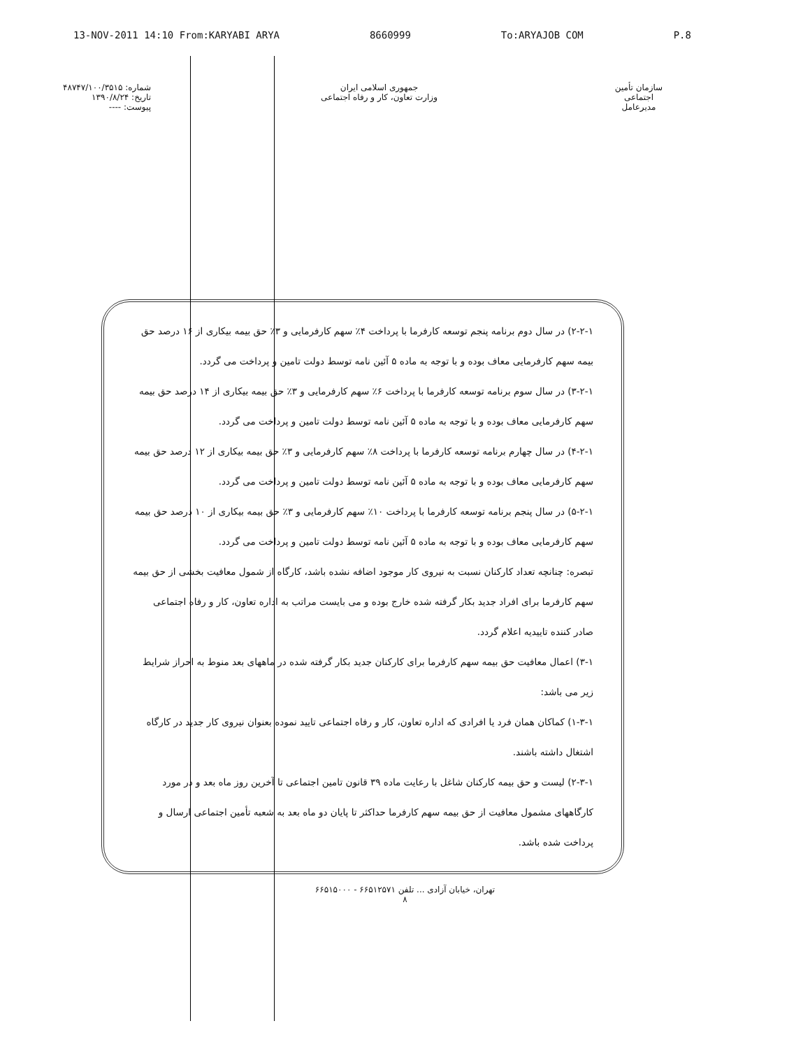13-NOV-2011 14:10 From:KARYABI ARYA 8660999 To:ARYAJOB COM P.8
شماره: ۴۸۷۴۷/۱۰۰/۳۵۱۵
تاریخ: ۱۳۹۰/۸/۲۴
پیوست: ----
جمهوری اسلامی ایران
وزارت تعاون، کار و رفاه اجتماعی
سازمان تأمین اجتماعی
مدیرعامل
۲-۲-۱) در سال دوم برنامه پنجم توسعه کارفرما با پرداخت ۴٪ سهم کارفرمایی و ۳٪ حق بیمه بیکاری از ۱۶ درصد حق بیمه سهم کارفرمایی معاف بوده و با توجه به ماده ۵ آئین نامه توسط دولت تامین و پرداخت می گردد.
۳-۲-۱) در سال سوم برنامه توسعه کارفرما با پرداخت ۶٪ سهم کارفرمایی و ۳٪ حق بیمه بیکاری از ۱۴ درصد حق بیمه سهم کارفرمایی معاف بوده و با توجه به ماده ۵ آئین نامه توسط دولت تامین و پرداخت می گردد.
۴-۲-۱) در سال چهارم برنامه توسعه کارفرما با پرداخت ۸٪ سهم کارفرمایی و ۳٪ حق بیمه بیکاری از ۱۲ درصد حق بیمه سهم کارفرمایی معاف بوده و با توجه به ماده ۵ آئین نامه توسط دولت تامین و پرداخت می گردد.
۵-۲-۱) در سال پنجم برنامه توسعه کارفرما با پرداخت ۱۰٪ سهم کارفرمایی و ۳٪ حق بیمه بیکاری از ۱۰ درصد حق بیمه سهم کارفرمایی معاف بوده و با توجه به ماده ۵ آئین نامه توسط دولت تامین و پرداخت می گردد.
تبصره: چنانچه تعداد کارکنان نسبت به نیروی کار موجود اضافه نشده باشد، کارگاه از شمول معافیت بخشی از حق بیمه سهم کارفرما برای افراد جدید بکار گرفته شده خارج بوده و می بایست مراتب به اداره تعاون، کار و رفاه اجتماعی صادر کننده تاییدیه اعلام گردد.
۳-۱) اعمال معافیت حق بیمه سهم کارفرما برای کارکنان جدید بکار گرفته شده در ماههای بعد منوط به احراز شرایط زیر می باشد:
۱-۳-۱) کماکان همان فرد یا افرادی که اداره تعاون، کار و رفاه اجتماعی تایید نموده بعنوان نیروی کار جدید در کارگاه اشتغال داشته باشند.
۲-۳-۱) لیست و حق بیمه کارکنان شاغل با رعایت ماده ۳۹ قانون تامین اجتماعی تا آخرین روز ماه بعد و در مورد کارگاههای مشمول معافیت از حق بیمه سهم کارفرما حداکثر تا پایان دو ماه بعد به شعبه تأمین اجتماعی ارسال و پرداخت شده باشد.
تهران، خیابان آزادی ... تلفن ۶۶۵۱۲۵۷۱ - ۶۶۵۱۵۰۰۰
۸